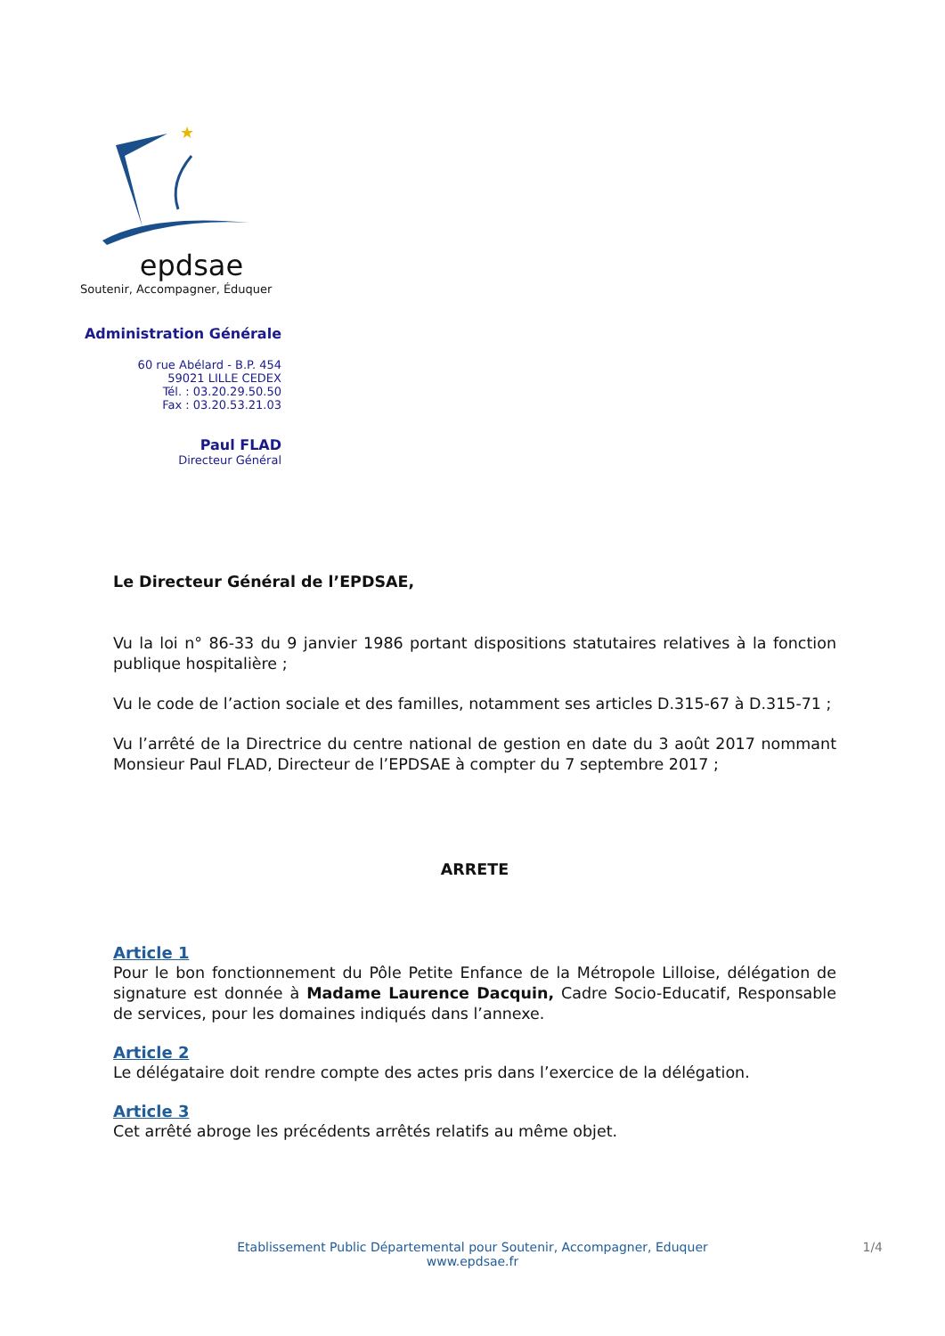★
epdsae
Soutenir, Accompagner, Éduquer
Administration Générale
60 rue Abélard - B.P. 454
59021 LILLE CEDEX
Tél. : 03.20.29.50.50
Fax : 03.20.53.21.03
Paul FLAD
Directeur Général
Le Directeur Général de l’EPDSAE,
Vu la loi n° 86-33 du 9 janvier 1986 portant dispositions statutaires relatives à la fonction publique hospitalière ;
Vu le code de l’action sociale et des familles, notamment ses articles D.315-67 à D.315-71 ;
Vu l’arrêté de la Directrice du centre national de gestion en date du 3 août 2017 nommant Monsieur Paul FLAD, Directeur de l’EPDSAE à compter du 7 septembre 2017 ;
ARRETE
Article 1
Pour le bon fonctionnement du Pôle Petite Enfance de la Métropole Lilloise, délégation de signature est donnée à Madame Laurence Dacquin, Cadre Socio-Educatif, Responsable de services, pour les domaines indiqués dans l’annexe.
Article 2
Le délégataire doit rendre compte des actes pris dans l’exercice de la délégation.
Article 3
Cet arrêté abroge les précédents arrêtés relatifs au même objet.
Etablissement Public Départemental pour Soutenir, Accompagner, Eduquer
www.epdsae.fr
1/4